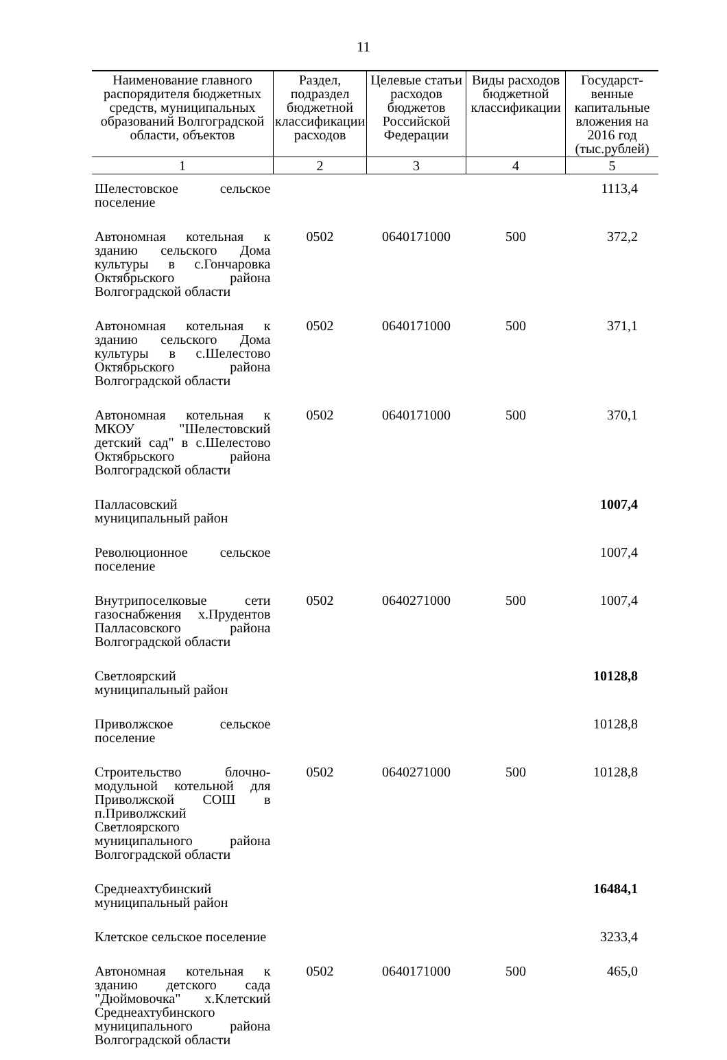11
| Наименование главного распорядителя бюджетных средств, муниципальных образований Волгоградской области, объектов | Раздел, подраздел бюджетной классификации расходов | Целевые статьи расходов бюджетов Российской Федерации | Виды расходов бюджетной классификации | Государст-венные капитальные вложения на 2016 год (тыс.рублей) |
| --- | --- | --- | --- | --- |
| 1 | 2 | 3 | 4 | 5 |
| Шелестовское сельское поселение | | | | 1113,4 |
| Автономная котельная к зданию сельского Дома культуры в с.Гончаровка Октябрьского района Волгоградской области | 0502 | 0640171000 | 500 | 372,2 |
| Автономная котельная к зданию сельского Дома культуры в с.Шелестово Октябрьского района Волгоградской области | 0502 | 0640171000 | 500 | 371,1 |
| Автономная котельная к МКОУ "Шелестовский детский сад" в с.Шелестово Октябрьского района Волгоградской области | 0502 | 0640171000 | 500 | 370,1 |
| Палласовский муниципальный район | | | | 1007,4 |
| Революционное сельское поселение | | | | 1007,4 |
| Внутрипоселковые сети газоснабжения х.Прудентов Палласовского района Волгоградской области | 0502 | 0640271000 | 500 | 1007,4 |
| Светлоярский муниципальный район | | | | 10128,8 |
| Приволжское сельское поселение | | | | 10128,8 |
| Строительство блочно-модульной котельной для Приволжской СОШ в п.Приволжский Светлоярского муниципального района Волгоградской области | 0502 | 0640271000 | 500 | 10128,8 |
| Среднеахтубинский муниципальный район | | | | 16484,1 |
| Клетское сельское поселение | | | | 3233,4 |
| Автономная котельная к зданию детского сада "Дюймовочка" х.Клетский Среднеахтубинского муниципального района Волгоградской области | 0502 | 0640171000 | 500 | 465,0 |